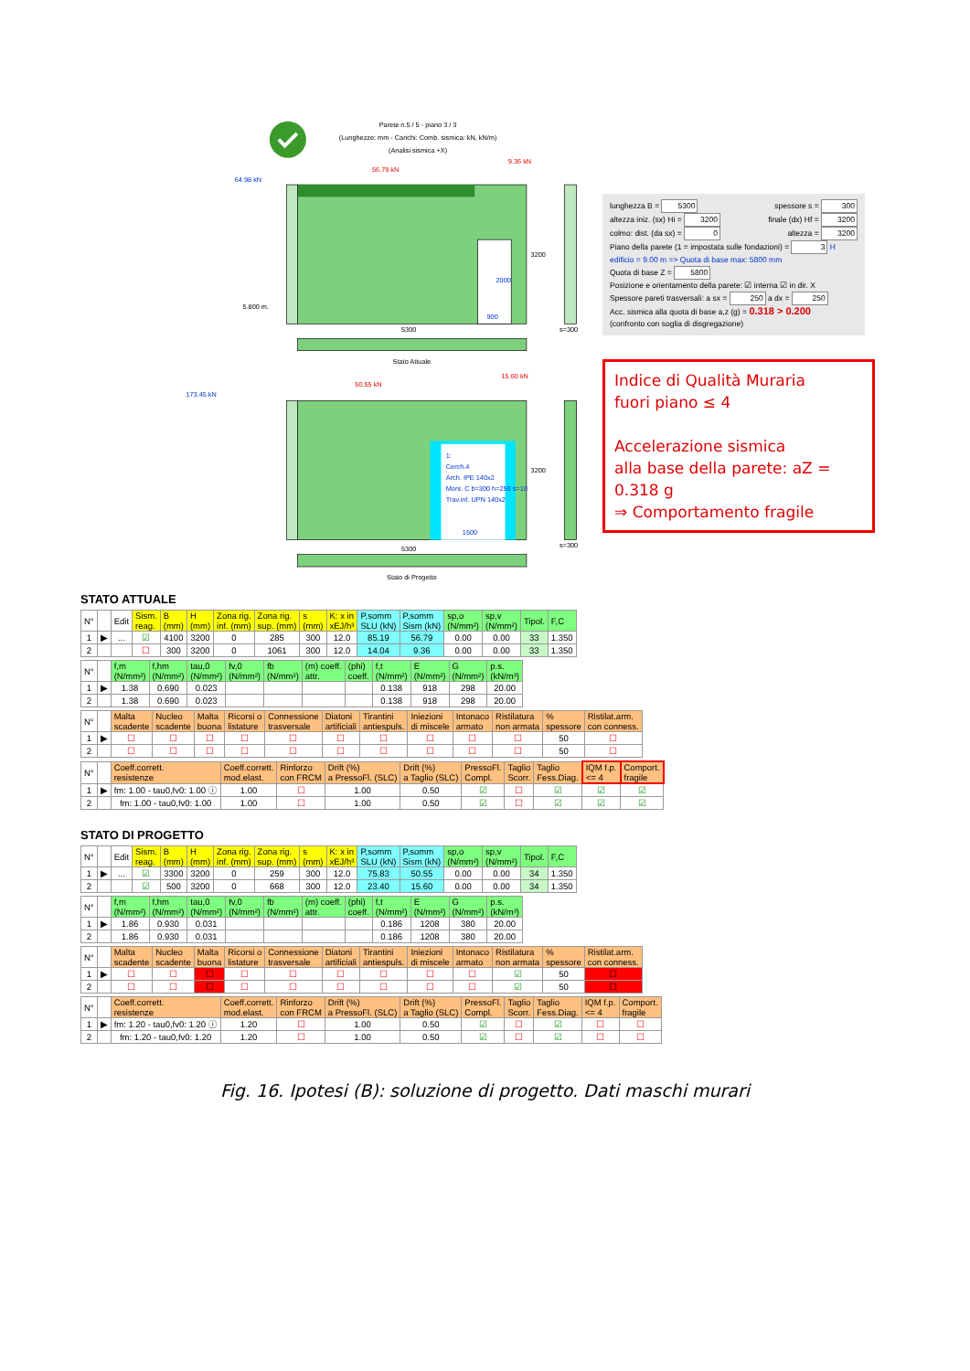Parete n.5 / 5 - piano 3 / 3
(Lunghezze: mm - Carichi: Comb. sismica: kN, kN/m)
(Analisi sismica +X)
64.98 kN
56.79 kN
9.36 kN
3200
2000
900
5.800 m.
5300
s=300
Stato Attuale
173.45 kN
50.55 kN
15.60 kN
1:
Cerch.4
Arch. IPE 140x2
Mont. C b=300 h=250 s=10
Trav.inf. UPN 140x2
3200
1500
5300
s=300
Stato di Progetto
lunghezza B = 5300 spessore s = 300
altezza iniz. (sx) Hi = 3200 finale (dx) Hf = 3200
colmo: dist. (da sx) = 0 altezza = 3200
Piano della parete (1 = impostata sulle fondazioni) = 3 H edificio = 9.00 m => Quota di base max: 5800 mm
Quota di base Z = 5800
Posizione e orientamento della parete: ☑ interna ☑ in dir. X
Spessore pareti trasversali: a sx = 250 a dx = 250
Acc. sismica alla quota di base a,z (g) = 0.318 > 0.200
(confronto con soglia di disgregazione)
Indice di Qualità Muraria
fuori piano ≤ 4
Accelerazione sismica
alla base della parete: aZ = 0.318 g
⇒ Comportamento fragile
STATO ATTUALE
| N° | | Edit | Sism. reag. | B (mm) | H (mm) | Zona rig. inf. (mm) | Zona rig. sup. (mm) | s (mm) | K: x in xEJ/h³ | P,somm SLU (kN) | P,somm Sism (kN) | sp,o (N/mm²) | sp,v (N/mm²) | Tipol. | F,C |
| --- | --- | --- | --- | --- | --- | --- | --- | --- | --- | --- | --- | --- | --- | --- | --- |
| 1 | ▶ | ... | ☑ | 4100 | 3200 | 0 | 285 | 300 | 12.0 | 85.19 | 56.79 | 0.00 | 0.00 | 33 | 1.350 |
| 2 | | | ☐ | 300 | 3200 | 0 | 1061 | 300 | 12.0 | 14.04 | 9.36 | 0.00 | 0.00 | 33 | 1.350 |
| N° | | f,m (N/mm²) | f,hm (N/mm²) | tau,0 (N/mm²) | fv,0 (N/mm²) | fb (N/mm²) | (m) coeff. attr. | (phi) coeff. | f,t (N/mm²) | E (N/mm²) | G (N/mm²) | p.s. (kN/m³) |
| --- | --- | --- | --- | --- | --- | --- | --- | --- | --- | --- | --- | --- |
| 1 | ▶ | 1.38 | 0.690 | 0.023 | | | | | 0.138 | 918 | 298 | 20.00 |
| 2 | | 1.38 | 0.690 | 0.023 | | | | | 0.138 | 918 | 298 | 20.00 |
| N° | | Malta scadente | Nucleo scadente | Malta buona | Ricorsi o listature | Connessione trasversale | Diatoni artificiali | Tirantini antiespuls. | Iniezioni di miscele | Intonaco armato | Ristilatura non armata | % spessore | Ristilat.arm. con conness. |
| --- | --- | --- | --- | --- | --- | --- | --- | --- | --- | --- | --- | --- | --- |
| 1 | ▶ | ☐ | ☐ | ☐ | ☐ | ☐ | ☐ | ☐ | ☐ | ☐ | ☐ | 50 | ☐ |
| 2 | | ☐ | ☐ | ☐ | ☐ | ☐ | ☐ | ☐ | ☐ | ☐ | ☐ | 50 | ☐ |
| N° | | Coeff.corrett. resistenze | Coeff.corrett. mod.elast. | Rinforzo con FRCM | Drift (%) a PressoFl. (SLC) | Drift (%) a Taglio (SLC) | PressoFl. Compl. | Taglio Scorr. | Taglio Fess.Diag. | IQM f.p. <= 4 | Comport. fragile |
| --- | --- | --- | --- | --- | --- | --- | --- | --- | --- | --- | --- |
| 1 | ▶ | fm: 1.00 - tau0,fv0: 1.00 ⓘ | 1.00 | ☐ | 1.00 | 0.50 | ☑ | ☐ | ☑ | ☑ | ☑ |
| 2 | | fm: 1.00 - tau0,fv0: 1.00 | 1.00 | ☐ | 1.00 | 0.50 | ☑ | ☐ | ☑ | ☑ | ☑ |
STATO DI PROGETTO
| N° | | Edit | Sism. reag. | B (mm) | H (mm) | Zona rig. inf. (mm) | Zona rig. sup. (mm) | s (mm) | K: x in xEJ/h³ | P,somm SLU (kN) | P,somm Sism (kN) | sp,o (N/mm²) | sp,v (N/mm²) | Tipol. | F,C |
| --- | --- | --- | --- | --- | --- | --- | --- | --- | --- | --- | --- | --- | --- | --- | --- |
| 1 | ▶ | ... | ☑ | 3300 | 3200 | 0 | 259 | 300 | 12.0 | 75.83 | 50.55 | 0.00 | 0.00 | 34 | 1.350 |
| 2 | | | ☑ | 500 | 3200 | 0 | 668 | 300 | 12.0 | 23.40 | 15.60 | 0.00 | 0.00 | 34 | 1.350 |
| N° | | f,m (N/mm²) | f,hm (N/mm²) | tau,0 (N/mm²) | fv,0 (N/mm²) | fb (N/mm²) | (m) coeff. attr. | (phi) coeff. | f,t (N/mm²) | E (N/mm²) | G (N/mm²) | p.s. (kN/m³) |
| --- | --- | --- | --- | --- | --- | --- | --- | --- | --- | --- | --- | --- |
| 1 | ▶ | 1.86 | 0.930 | 0.031 | | | | | 0.186 | 1208 | 380 | 20.00 |
| 2 | | 1.86 | 0.930 | 0.031 | | | | | 0.186 | 1208 | 380 | 20.00 |
| N° | | Malta scadente | Nucleo scadente | Malta buona | Ricorsi o listature | Connessione trasversale | Diatoni artificiali | Tirantini antiespuls. | Iniezioni di miscele | Intonaco armato | Ristilatura non armata | % spessore | Ristilat.arm. con conness. |
| --- | --- | --- | --- | --- | --- | --- | --- | --- | --- | --- | --- | --- | --- |
| 1 | ▶ | ☐ | ☐ | ☐ | ☐ | ☐ | ☐ | ☐ | ☐ | ☐ | ☑ | 50 | ☐ |
| 2 | | ☐ | ☐ | ☐ | ☐ | ☐ | ☐ | ☐ | ☐ | ☐ | ☑ | 50 | ☐ |
| N° | | Coeff.corrett. resistenze | Coeff.corrett. mod.elast. | Rinforzo con FRCM | Drift (%) a PressoFl. (SLC) | Drift (%) a Taglio (SLC) | PressoFl. Compl. | Taglio Scorr. | Taglio Fess.Diag. | IQM f.p. <= 4 | Comport. fragile |
| --- | --- | --- | --- | --- | --- | --- | --- | --- | --- | --- | --- |
| 1 | ▶ | fm: 1.20 - tau0,fv0: 1.20 ⓘ | 1.20 | ☐ | 1.00 | 0.50 | ☑ | ☐ | ☑ | ☐ | ☐ |
| 2 | | fm: 1.20 - tau0,fv0: 1.20 | 1.20 | ☐ | 1.00 | 0.50 | ☑ | ☐ | ☑ | ☐ | ☐ |
Fig. 16. Ipotesi (B): soluzione di progetto. Dati maschi murari